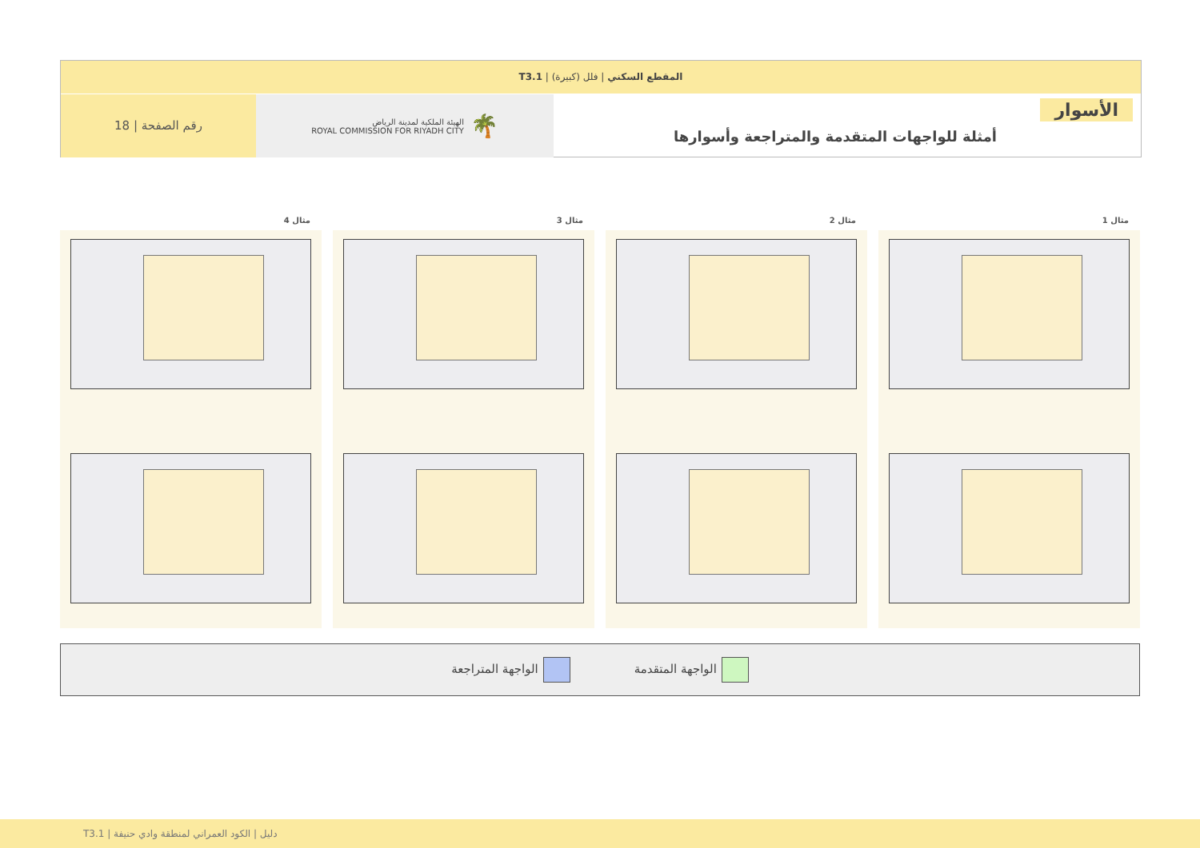المقطع السكني | فلل (كبيرة) | T3.1
رقم الصفحة | 18
الهيئة الملكية لمدينة الرياض
ROYAL COMMISSION FOR RIYADH CITY
🌴
الأسوار
أمثلة للواجهات المتقدمة والمتراجعة وأسوارها
مثال 1 مثال 2 مثال 3 مثال 4
الواجهة المتقدمة الواجهة المتراجعة
T3.1 | دليل | الكود العمراني لمنطقة وادي حنيفة